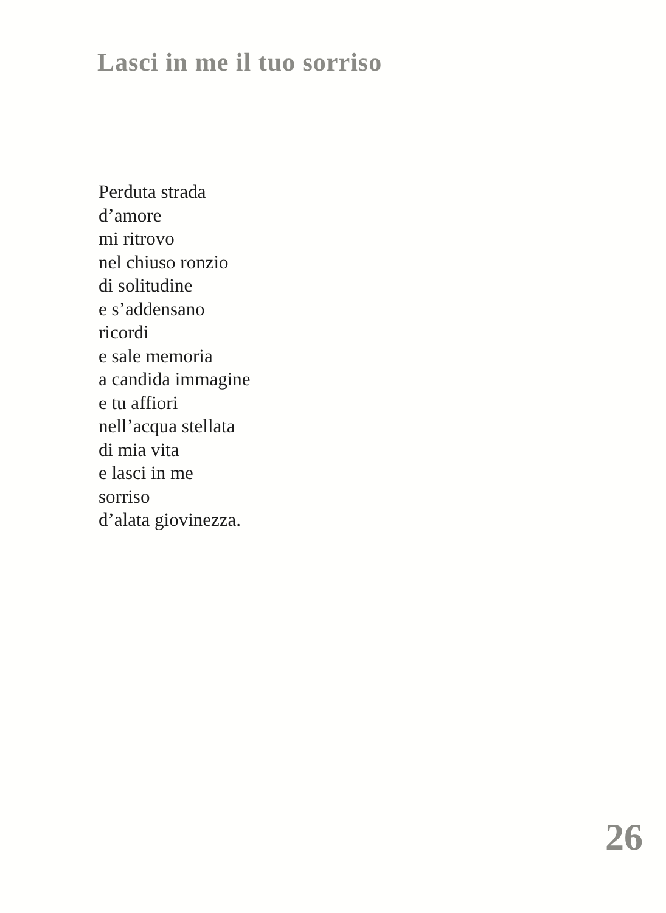Lasci in me il tuo sorriso
Perduta strada
d’amore
mi ritrovo
nel chiuso ronzio
di solitudine
e s’addensano
ricordi
e sale memoria
a candida immagine
e tu affiori
nell’acqua stellata
di mia vita
e lasci in me
sorriso
d’alata giovinezza.
26